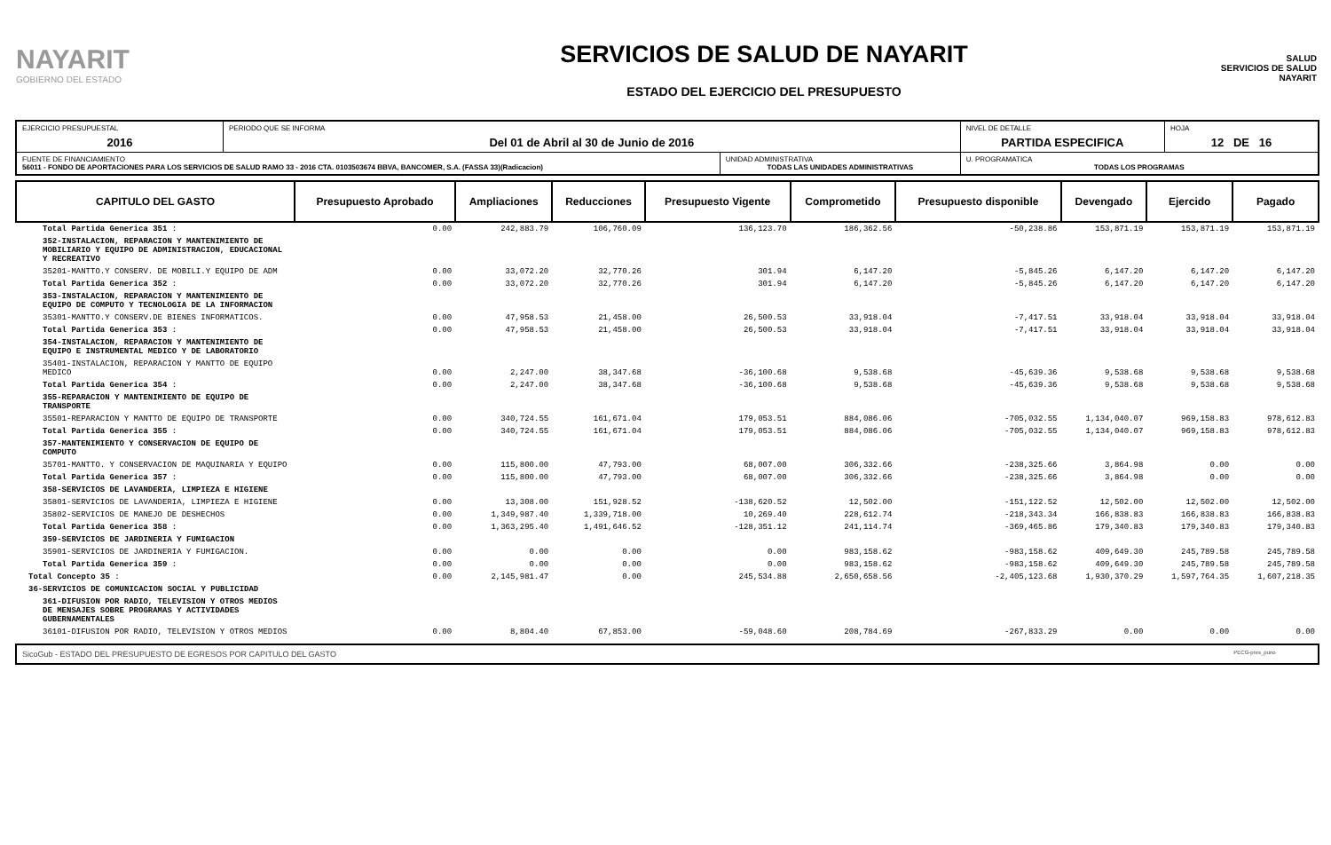NAYARIT
GOBIERNO DEL ESTADO
SERVICIOS DE SALUD DE NAYARIT
ESTADO DEL EJERCICIO DEL PRESUPUESTO
SALUD
SERVICIOS DE SALUD NAYARIT
| EJERCICIO PRESUPUESTAL 2016 | PERIODO QUE SE INFORMA Del 01 de Abril al 30 de Junio de 2016 | | NIVEL DE DETALLE PARTIDA ESPECIFICA | HOJA 12 DE 16 |
| FUENTE DE FINANCIAMIENTO 56011 - FONDO DE APORTACIONES PARA LOS SERVICIOS DE SALUD RAMO 33 - 2016 CTA. 0103503674 BBVA, BANCOMER, S.A. (FASSA 33)(Radicacion) | | UNIDAD ADMINISTRATIVA TODAS LAS UNIDADES ADMINISTRATIVAS | U. PROGRAMATICA TODAS LOS PROGRAMAS | |
| CAPITULO DEL GASTO | Presupuesto Aprobado | Ampliaciones | Reducciones | Presupuesto Vigente | Comprometido | Presupuesto disponible | Devengado | Ejercido | Pagado |
| --- | --- | --- | --- | --- | --- | --- | --- | --- | --- |
| Total Partida Generica 351 : | 0.00 | 242,883.79 | 106,760.09 | 136,123.70 | 186,362.56 | -50,238.86 | 153,871.19 | 153,871.19 | 153,871.19 |
| 352-INSTALACION, REPARACION Y MANTENIMIENTO DE MOBILIARIO Y EQUIPO DE ADMINISTRACION, EDUCACIONAL Y RECREATIVO | | | | | | | | | |
| 35201-MANTTO.Y CONSERV. DE MOBILI.Y EQUIPO DE ADM | 0.00 | 33,072.20 | 32,770.26 | 301.94 | 6,147.20 | -5,845.26 | 6,147.20 | 6,147.20 | 6,147.20 |
| Total Partida Generica 352 : | 0.00 | 33,072.20 | 32,770.26 | 301.94 | 6,147.20 | -5,845.26 | 6,147.20 | 6,147.20 | 6,147.20 |
| 353-INSTALACION, REPARACION Y MANTENIMIENTO DE EQUIPO DE COMPUTO Y TECNOLOGIA DE LA INFORMACION | | | | | | | | | |
| 35301-MANTTO.Y CONSERV.DE BIENES INFORMATICOS. | 0.00 | 47,958.53 | 21,458.00 | 26,500.53 | 33,918.04 | -7,417.51 | 33,918.04 | 33,918.04 | 33,918.04 |
| Total Partida Generica 353 : | 0.00 | 47,958.53 | 21,458.00 | 26,500.53 | 33,918.04 | -7,417.51 | 33,918.04 | 33,918.04 | 33,918.04 |
| 354-INSTALACION, REPARACION Y MANTENIMIENTO DE EQUIPO E INSTRUMENTAL MEDICO Y DE LABORATORIO | | | | | | | | | |
| 35401-INSTALACION, REPARACION Y MANTTO DE EQUIPO MEDICO | 0.00 | 2,247.00 | 38,347.68 | -36,100.68 | 9,538.68 | -45,639.36 | 9,538.68 | 9,538.68 | 9,538.68 |
| Total Partida Generica 354 : | 0.00 | 2,247.00 | 38,347.68 | -36,100.68 | 9,538.68 | -45,639.36 | 9,538.68 | 9,538.68 | 9,538.68 |
| 355-REPARACION Y MANTENIMIENTO DE EQUIPO DE TRANSPORTE | | | | | | | | | |
| 35501-REPARACION Y MANTTO DE EQUIPO DE TRANSPORTE | 0.00 | 340,724.55 | 161,671.04 | 179,053.51 | 884,086.06 | -705,032.55 | 1,134,040.07 | 969,158.83 | 978,612.83 |
| Total Partida Generica 355 : | 0.00 | 340,724.55 | 161,671.04 | 179,053.51 | 884,086.06 | -705,032.55 | 1,134,040.07 | 969,158.83 | 978,612.83 |
| 357-MANTENIMIENTO Y CONSERVACION DE EQUIPO DE COMPUTO | | | | | | | | | |
| 35701-MANTTO. Y CONSERVACION DE MAQUINARIA Y EQUIPO | 0.00 | 115,800.00 | 47,793.00 | 68,007.00 | 306,332.66 | -238,325.66 | 3,864.98 | 0.00 | 0.00 |
| Total Partida Generica 357 : | 0.00 | 115,800.00 | 47,793.00 | 68,007.00 | 306,332.66 | -238,325.66 | 3,864.98 | 0.00 | 0.00 |
| 358-SERVICIOS DE LAVANDERIA, LIMPIEZA E HIGIENE | | | | | | | | | |
| 35801-SERVICIOS DE LAVANDERIA, LIMPIEZA E HIGIENE | 0.00 | 13,308.00 | 151,928.52 | -138,620.52 | 12,502.00 | -151,122.52 | 12,502.00 | 12,502.00 | 12,502.00 |
| 35802-SERVICIOS DE MANEJO DE DESHECHOS | 0.00 | 1,349,987.40 | 1,339,718.00 | 10,269.40 | 228,612.74 | -218,343.34 | 166,838.83 | 166,838.83 | 166,838.83 |
| Total Partida Generica 358 : | 0.00 | 1,363,295.40 | 1,491,646.52 | -128,351.12 | 241,114.74 | -369,465.86 | 179,340.83 | 179,340.83 | 179,340.83 |
| 359-SERVICIOS DE JARDINERIA Y FUMIGACION | | | | | | | | | |
| 35901-SERVICIOS DE JARDINERIA Y FUMIGACION. | 0.00 | 0.00 | 0.00 | 0.00 | 983,158.62 | -983,158.62 | 409,649.30 | 245,789.58 | 245,789.58 |
| Total Partida Generica 359 : | 0.00 | 0.00 | 0.00 | 0.00 | 983,158.62 | -983,158.62 | 409,649.30 | 245,789.58 | 245,789.58 |
| Total Concepto 35 : | 0.00 | 2,145,981.47 | 0.00 | 245,534.88 | 2,650,658.56 | -2,405,123.68 | 1,930,370.29 | 1,597,764.35 | 1,607,218.35 |
| 36-SERVICIOS DE COMUNICACION SOCIAL Y PUBLICIDAD | | | | | | | | | |
| 361-DIFUSION POR RADIO, TELEVISION Y OTROS MEDIOS DE MENSAJES SOBRE PROGRAMAS Y ACTIVIDADES GUBERNAMENTALES | | | | | | | | | |
| 36101-DIFUSION POR RADIO, TELEVISION Y OTROS MEDIOS | 0.00 | 8,804.40 | 67,853.00 | -59,048.60 | 208,784.69 | -267,833.29 | 0.00 | 0.00 | 0.00 |
SicoGub - ESTADO DEL PRESUPUESTO DE EGRESOS POR CAPITULO DEL GASTO PECG-pres_puno